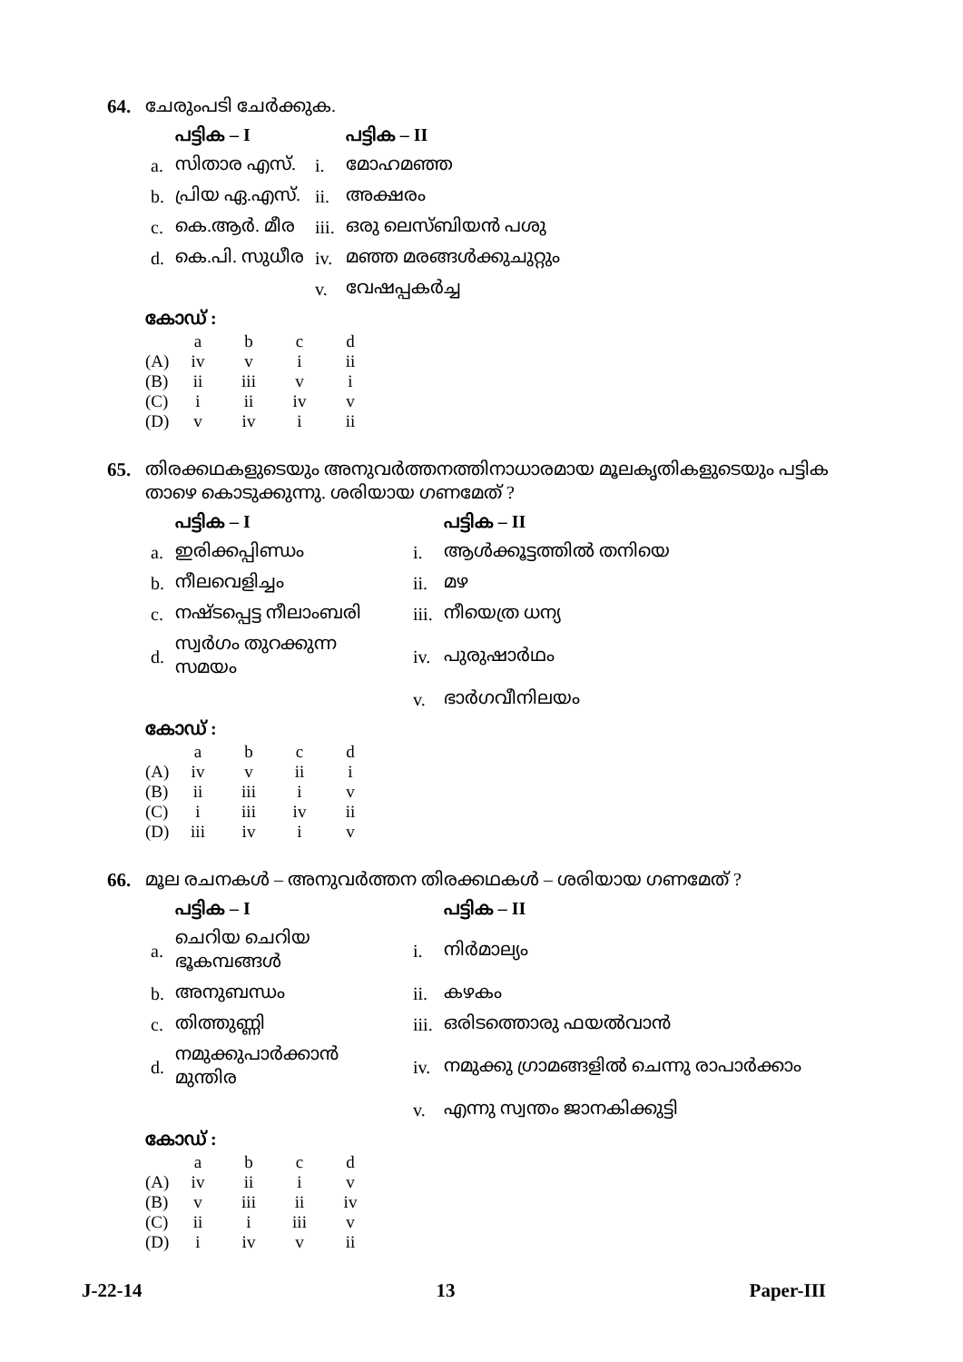64. ചേരുംപടി ചേർക്കുക.
| | പട്ടിക – I | | പട്ടിക – II |
| --- | --- | --- | --- |
| a. | സിതാര എസ്. | i. | മോഹമഞ്ഞ |
| b. | പ്രിയ ഏ.എസ്. | ii. | അക്ഷരം |
| c. | കെ.ആർ. മീര | iii. | ഒരു ലെസ്ബിയൻ പശു |
| d. | കെ.പി. സുധീര | iv. | മഞ്ഞ മരങ്ങൾക്കുചുറ്റും |
| | | v. | വേഷപ്പകർച്ച |
കോഡ് :
| | a | b | c | d |
| --- | --- | --- | --- | --- |
| (A) | iv | v | i | ii |
| (B) | ii | iii | v | i |
| (C) | i | ii | iv | v |
| (D) | v | iv | i | ii |
65. തിരക്കഥകളുടെയും അനുവർത്തനത്തിനാധാരമായ മൂലകൃതികളുടെയും പട്ടിക താഴെ കൊടുക്കുന്നു. ശരിയായ ഗണമേത് ?
| | പട്ടിക – I | | പട്ടിക – II |
| --- | --- | --- | --- |
| a. | ഇരിക്കപ്പിണ്ഡം | i. | ആൾക്കൂട്ടത്തിൽ തനിയെ |
| b. | നീലവെളിച്ചം | ii. | മഴ |
| c. | നഷ്ടപ്പെട്ട നീലാംബരി | iii. | നീയെത്ര ധന്യ |
| d. | സ്വർഗം തുറക്കുന്ന സമയം | iv. | പുരുഷാർഥം |
| | | v. | ഭാർഗവീനിലയം |
കോഡ് :
| | a | b | c | d |
| --- | --- | --- | --- | --- |
| (A) | iv | v | ii | i |
| (B) | ii | iii | i | v |
| (C) | i | iii | iv | ii |
| (D) | iii | iv | i | v |
66. മൂല രചനകൾ – അനുവർത്തന തിരക്കഥകൾ – ശരിയായ ഗണമേത് ?
| | പട്ടിക – I | | പട്ടിക – II |
| --- | --- | --- | --- |
| a. | ചെറിയ ചെറിയ ഭൂകമ്പങ്ങൾ | i. | നിർമാല്യം |
| b. | അനുബന്ധം | ii. | കഴകം |
| c. | തിത്തുണ്ണി | iii. | ഒരിടത്തൊരു ഫയൽവാൻ |
| d. | നമുക്കുപാർക്കാൻ മുന്തിര | iv. | നമുക്കു ഗ്രാമങ്ങളിൽ ചെന്നു രാപാർക്കാം |
| | | v. | എന്നു സ്വന്തം ജാനകിക്കുട്ടി |
കോഡ് :
| | a | b | c | d |
| --- | --- | --- | --- | --- |
| (A) | iv | ii | i | v |
| (B) | v | iii | ii | iv |
| (C) | ii | i | iii | v |
| (D) | i | iv | v | ii |
J-22-14 13 Paper-III